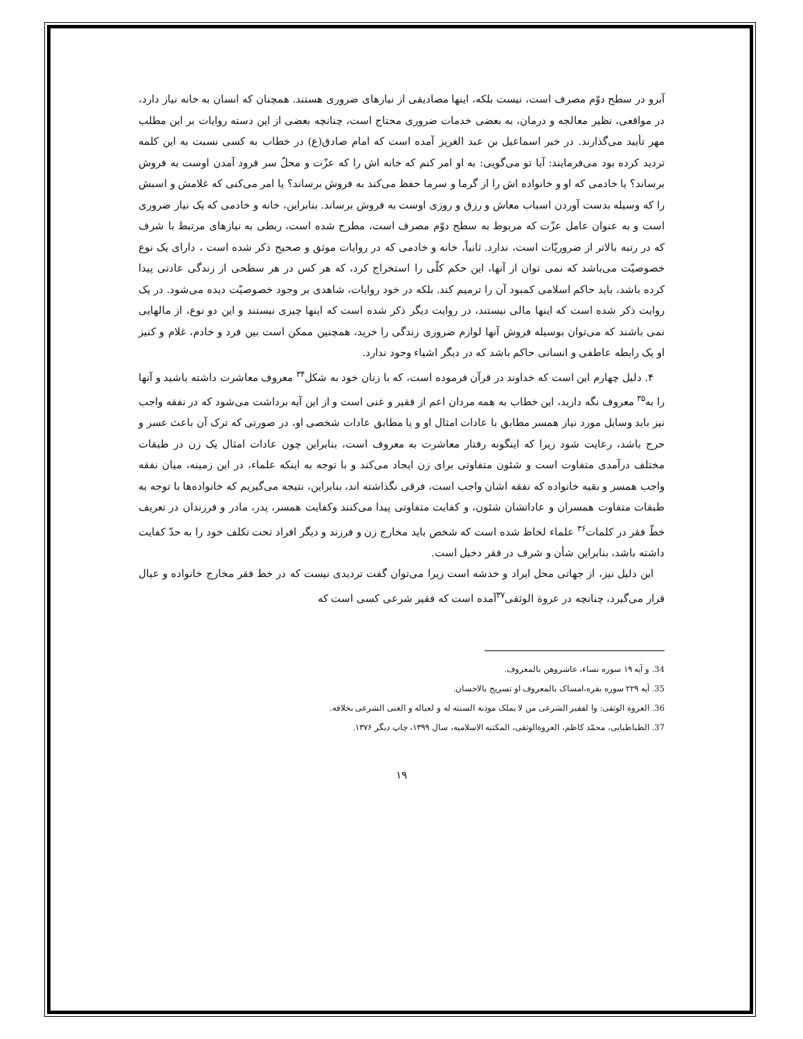آبرو در سطح دوّم مصرف است، نیست بلکه، اینها مصادیقی از نیازهای ضروری هستند. همچنان که انسان به خانه نیاز دارد، در مواقعی، نظیر معالجه و درمان، به بعضی خدمات ضروری محتاج است، چنانچه بعضی از این دسته روایات بر این مطلب مهر تأیید می‌گذارند. در خبر اسماعیل بن عبد الغریز آمده است که امام صادق(ع) در خطاب به کسی نسبت به این کلمه تردید کرده بود می‌فرمایند: آیا تو می‌گویی: به او امر کنم که خانه اش را که عزّت و محلّ سر فرود آمدن اوست به فروش برساند؟ یا خادمی که او و خانواده اش را از گرما و سرما حفظ می‌کند به فروش برساند؟ یا امر می‌کنی که غلامش و اسبش را که وسیله بدست آوردن اسباب معاش و رزق و روزی اوست به فروش برساند. بنابراین، خانه و خادمی که یک نیاز ضروری است و به عنوان عامل عزّت که مربوط به سطح دوّم مصرف است، مطرح شده است، ربطی به نیازهای مرتبط با شرف که در رتبه بالاتر از ضروریّات است، ندارد. ثانیاً، خانه و خادمی که در روایات موثق و صحیح ذکر شده است ، دارای یک نوع خصوصیّت می‌باشد که نمی توان از آنها، این حکم کلّی را استخراج کرد، که هر کس در هر سطحی از زندگی عادتی پیدا کرده باشد، باید حاکم اسلامی کمبود آن را ترمیم کند. بلکه در خود روایات، شاهدی بر وجود خصوصیّت دیده می‌شود. در یک روایت ذکر شده است که اینها مالی نیستند، در روایت دیگر ذکر شده است که اینها چیزی نیستند و این دو نوع، از مالهایی نمی باشند که می‌توان بوسیله فروش آنها لوازم ضروری زندگی را خرید، همچنین ممکن است بین فرد و خادم، غلام و کنیز او یک رابطه عاطفی و انسانی حاکم باشد که در دیگر اشیاء وجود ندارد.
۴. دلیل چهارم این است که خداوند در قرآن فرموده است، که با زنان خود به شکل<sup>۳۴</sup> معروف معاشرت داشته باشید و آنها را به<sup>۳۵</sup> معروف نگه دارید، این خطاب به همه مردان اعم از فقیر و غنی است و از این آیه برداشت می‌شود که در نفقه واجب نیز باید وسایل مورد نیاز همسر مطابق با عادات امثال او و یا مطابق عادات شخصی او، در صورتی که ترک آن باعث عسر و حرج باشد، رعایت شود زیرا که اینگونه رفتار معاشرت به معروف است، بنابراین چون عادات امثال یک زن در طبقات مختلف درآمدی متفاوت است و شئون متفاوتی برای زن ایجاد می‌کند و با توجه به اینکه علماء، در این زمینه، میان نفقه واجب همسر و بقیه خانواده که نفقه اشان واجب است، فرقی نگذاشته اند، بنابراین، نتیجه می‌گیریم که خانواده‌ها با توجه به طبقات متفاوت همسران و عاداتشان شئون، و کفایت متفاوتی پیدا می‌کنند وکفایت همسر، پدر، مادر و فرزندان در تعریف خطّ فقر در کلمات<sup>۳۶</sup> علماء لحاظ شده است که شخص باید مخارج زن و فرزند و دیگر افراد تحت تکلف خود را به حدّ کفایت داشته باشد، بنابراین شأن و شرف در فقر دخیل است.
این دلیل نیز، از جهاتی محل ایراد و خدشه است زیرا می‌توان گفت تردیدی نیست که در خط فقر مخارج خانواده و عیال قرار می‌گیرد، چنانچه در عروة الوثقی<sup>۳۷</sup>آمده است که فقیر شرعی کسی است که
34. و آیه ۱۹ سوره نساء، عاشروهن بالمعروف.
35. آیه ۲۲۹ سوره بقره،امساک بالمعروف او تسریح بالاحسان.
36. العروة الوثقی: وا لفقیر الشرعی من لا یملک موذنة السنته له و لعیاله و الغنی الشرعی بخلافه.
37. الطباطبایی، محمّد کاظم، العروةالوثقی، المکتبه الاسلامیه، سال ۱۳۹۹، چاپ دیگر ۱۳۷۶.
۱۹